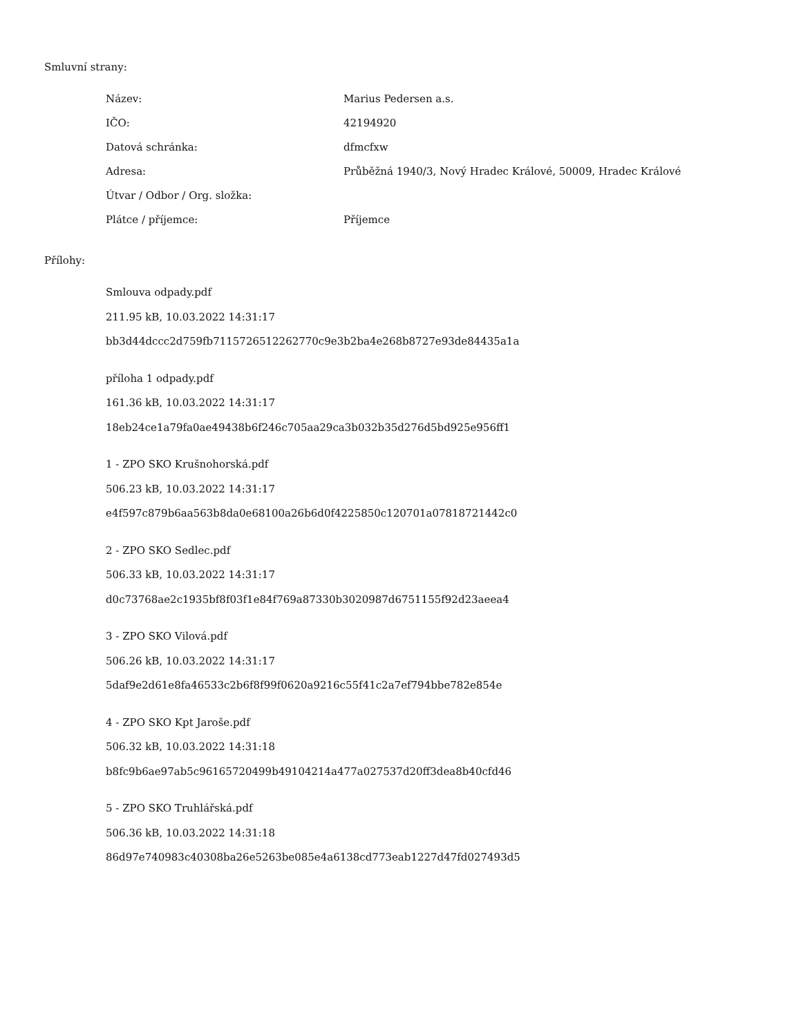Smluvní strany:
| Název: | Marius Pedersen a.s. |
| IČO: | 42194920 |
| Datová schránka: | dfmcfxw |
| Adresa: | Průběžná 1940/3, Nový Hradec Králové, 50009, Hradec Králové |
| Útvar / Odbor / Org. složka: | |
| Plátce / příjemce: | Příjemce |
Přílohy:
Smlouva odpady.pdf
211.95 kB, 10.03.2022 14:31:17
bb3d44dccc2d759fb7115726512262770c9e3b2ba4e268b8727e93de84435a1a
příloha 1 odpady.pdf
161.36 kB, 10.03.2022 14:31:17
18eb24ce1a79fa0ae49438b6f246c705aa29ca3b032b35d276d5bd925e956ff1
1 - ZPO SKO Krušnohorská.pdf
506.23 kB, 10.03.2022 14:31:17
e4f597c879b6aa563b8da0e68100a26b6d0f4225850c120701a07818721442c0
2 - ZPO SKO Sedlec.pdf
506.33 kB, 10.03.2022 14:31:17
d0c73768ae2c1935bf8f03f1e84f769a87330b3020987d6751155f92d23aeea4
3 - ZPO SKO Vilová.pdf
506.26 kB, 10.03.2022 14:31:17
5daf9e2d61e8fa46533c2b6f8f99f0620a9216c55f41c2a7ef794bbe782e854e
4 - ZPO SKO Kpt Jaroše.pdf
506.32 kB, 10.03.2022 14:31:18
b8fc9b6ae97ab5c96165720499b49104214a477a027537d20ff3dea8b40cfd46
5 - ZPO SKO Truhlářská.pdf
506.36 kB, 10.03.2022 14:31:18
86d97e740983c40308ba26e5263be085e4a6138cd773eab1227d47fd027493d5